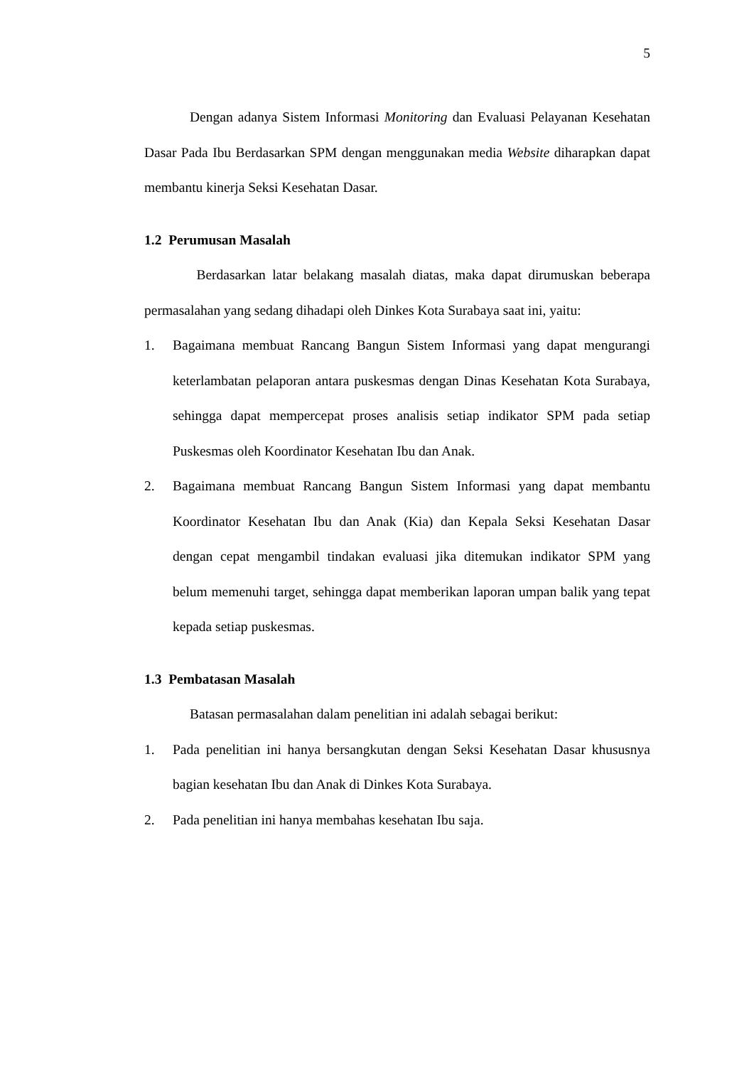5
Dengan adanya Sistem Informasi Monitoring dan Evaluasi Pelayanan Kesehatan Dasar Pada Ibu Berdasarkan SPM dengan menggunakan media Website diharapkan dapat membantu kinerja Seksi Kesehatan Dasar.
1.2 Perumusan Masalah
Berdasarkan latar belakang masalah diatas, maka dapat dirumuskan beberapa permasalahan yang sedang dihadapi oleh Dinkes Kota Surabaya saat ini, yaitu:
1. Bagaimana membuat Rancang Bangun Sistem Informasi yang dapat mengurangi keterlambatan pelaporan antara puskesmas dengan Dinas Kesehatan Kota Surabaya, sehingga dapat mempercepat proses analisis setiap indikator SPM pada setiap Puskesmas oleh Koordinator Kesehatan Ibu dan Anak.
2. Bagaimana membuat Rancang Bangun Sistem Informasi yang dapat membantu Koordinator Kesehatan Ibu dan Anak (Kia) dan Kepala Seksi Kesehatan Dasar dengan cepat mengambil tindakan evaluasi jika ditemukan indikator SPM yang belum memenuhi target, sehingga dapat memberikan laporan umpan balik yang tepat kepada setiap puskesmas.
1.3 Pembatasan Masalah
Batasan permasalahan dalam penelitian ini adalah sebagai berikut:
1. Pada penelitian ini hanya bersangkutan dengan Seksi Kesehatan Dasar khususnya bagian kesehatan Ibu dan Anak di Dinkes Kota Surabaya.
2. Pada penelitian ini hanya membahas kesehatan Ibu saja.